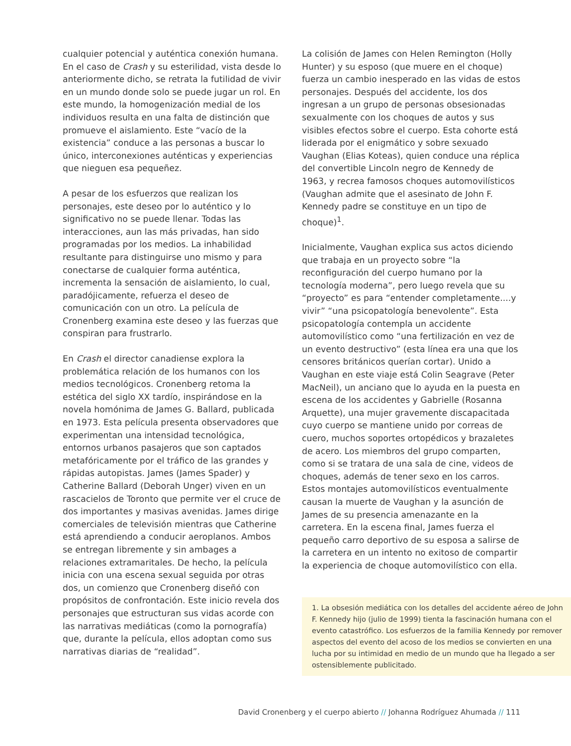cualquier potencial y auténtica conexión humana. En el caso de Crash y su esterilidad, vista desde lo anteriormente dicho, se retrata la futilidad de vivir en un mundo donde solo se puede jugar un rol. En este mundo, la homogenización medial de los individuos resulta en una falta de distinción que promueve el aislamiento. Este “vacío de la existencia” conduce a las personas a buscar lo único, interconexiones auténticas y experiencias que nieguen esa pequeñez.
A pesar de los esfuerzos que realizan los personajes, este deseo por lo auténtico y lo significativo no se puede llenar. Todas las interacciones, aun las más privadas, han sido programadas por los medios. La inhabilidad resultante para distinguirse uno mismo y para conectarse de cualquier forma auténtica, incrementa la sensación de aislamiento, lo cual, paradójicamente, refuerza el deseo de comunicación con un otro. La película de Cronenberg examina este deseo y las fuerzas que conspiran para frustrarlo.
En Crash el director canadiense explora la problemática relación de los humanos con los medios tecnológicos. Cronenberg retoma la estética del siglo XX tardío, inspirándose en la novela homónima de James G. Ballard, publicada en 1973. Esta película presenta observadores que experimentan una intensidad tecnológica, entornos urbanos pasajeros que son captados metafóricamente por el tráfico de las grandes y rápidas autopistas. James (James Spader) y Catherine Ballard (Deborah Unger) viven en un rascacielos de Toronto que permite ver el cruce de dos importantes y masivas avenidas. James dirige comerciales de televisión mientras que Catherine está aprendiendo a conducir aeroplanos. Ambos se entregan libremente y sin ambages a relaciones extramaritales. De hecho, la película inicia con una escena sexual seguida por otras dos, un comienzo que Cronenberg diseñó con propósitos de confrontación. Este inicio revela dos personajes que estructuran sus vidas acorde con las narrativas mediáticas (como la pornografía) que, durante la película, ellos adoptan como sus narrativas diarias de “realidad”.
La colisión de James con Helen Remington (Holly Hunter) y su esposo (que muere en el choque) fuerza un cambio inesperado en las vidas de estos personajes. Después del accidente, los dos ingresan a un grupo de personas obsesionadas sexualmente con los choques de autos y sus visibles efectos sobre el cuerpo. Esta cohorte está liderada por el enigmático y sobre sexuado Vaughan (Elias Koteas), quien conduce una réplica del convertible Lincoln negro de Kennedy de 1963, y recrea famosos choques automovilísticos (Vaughan admite que el asesinato de John F. Kennedy padre se constituye en un tipo de choque)<sup>1</sup>.
Inicialmente, Vaughan explica sus actos diciendo que trabaja en un proyecto sobre “la reconfiguración del cuerpo humano por la tecnología moderna”, pero luego revela que su “proyecto” es para “entender completamente....y vivir” “una psicopatología benevolente”. Esta psicopatología contempla un accidente automovilístico como “una fertilización en vez de un evento destructivo” (esta línea era una que los censores británicos querían cortar). Unido a Vaughan en este viaje está Colin Seagrave (Peter MacNeil), un anciano que lo ayuda en la puesta en escena de los accidentes y Gabrielle (Rosanna Arquette), una mujer gravemente discapacitada cuyo cuerpo se mantiene unido por correas de cuero, muchos soportes ortopédicos y brazaletes de acero. Los miembros del grupo comparten, como si se tratara de una sala de cine, videos de choques, además de tener sexo en los carros. Estos montajes automovilísticos eventualmente causan la muerte de Vaughan y la asunción de James de su presencia amenazante en la carretera. En la escena final, James fuerza el pequeño carro deportivo de su esposa a salirse de la carretera en un intento no exitoso de compartir la experiencia de choque automovilístico con ella.
1. La obsesión mediática con los detalles del accidente aéreo de John F. Kennedy hijo (julio de 1999) tienta la fascinación humana con el evento catastrófico. Los esfuerzos de la familia Kennedy por remover aspectos del evento del acoso de los medios se convierten en una lucha por su intimidad en medio de un mundo que ha llegado a ser ostensiblemente publicitado.
David Cronenberg y el cuerpo abierto // Johanna Rodríguez Ahumada // 111